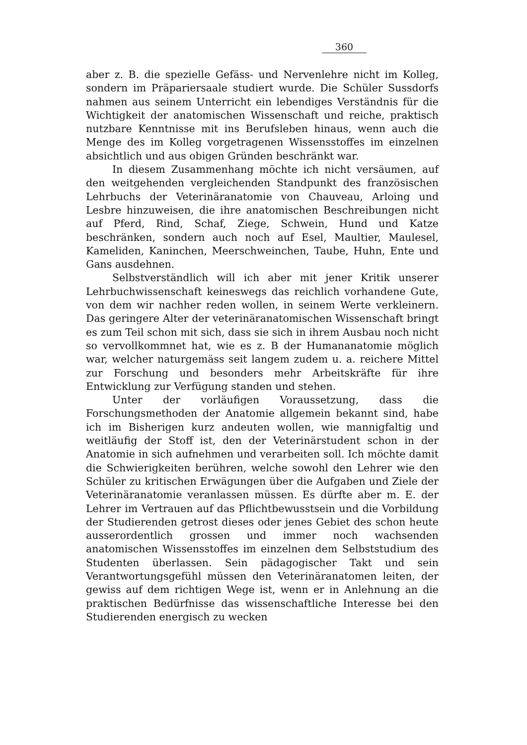360
aber z. B. die spezielle Gefäss- und Nervenlehre nicht im Kolleg, sondern im Präpariersaale studiert wurde. Die Schüler Sussdorfs nahmen aus seinem Unterricht ein lebendiges Verständnis für die Wichtigkeit der anatomischen Wissenschaft und reiche, praktisch nutzbare Kenntnisse mit ins Berufsleben hinaus, wenn auch die Menge des im Kolleg vorgetragenen Wissensstoffes im einzelnen absichtlich und aus obigen Gründen beschränkt war.
In diesem Zusammenhang möchte ich nicht versäumen, auf den weitgehenden vergleichenden Standpunkt des französischen Lehrbuchs der Veterinäranatomie von Chauveau, Arloing und Lesbre hinzuweisen, die ihre anatomischen Beschreibungen nicht auf Pferd, Rind, Schaf, Ziege, Schwein, Hund und Katze beschränken, sondern auch noch auf Esel, Maultier, Maulesel, Kameliden, Kaninchen, Meerschweinchen, Taube, Huhn, Ente und Gans ausdehnen.
Selbstverständlich will ich aber mit jener Kritik unserer Lehrbuchwissenschaft keineswegs das reichlich vorhandene Gute, von dem wir nachher reden wollen, in seinem Werte verkleinern. Das geringere Alter der veterinäranatomischen Wissenschaft bringt es zum Teil schon mit sich, dass sie sich in ihrem Ausbau noch nicht so vervollkommnet hat, wie es z. B der Humananatomie möglich war, welcher naturgemäss seit langem zudem u. a. reichere Mittel zur Forschung und besonders mehr Arbeitskräfte für ihre Entwicklung zur Verfügung standen und stehen.
Unter der vorläufigen Voraussetzung, dass die Forschungsmethoden der Anatomie allgemein bekannt sind, habe ich im Bisherigen kurz andeuten wollen, wie mannigfaltig und weitläufig der Stoff ist, den der Veterinärstudent schon in der Anatomie in sich aufnehmen und verarbeiten soll. Ich möchte damit die Schwierigkeiten berühren, welche sowohl den Lehrer wie den Schüler zu kritischen Erwägungen über die Aufgaben und Ziele der Veterinäranatomie veranlassen müssen. Es dürfte aber m. E. der Lehrer im Vertrauen auf das Pflichtbewusstsein und die Vorbildung der Studierenden getrost dieses oder jenes Gebiet des schon heute ausserordentlich grossen und immer noch wachsenden anatomischen Wissensstoffes im einzelnen dem Selbststudium des Studenten überlassen. Sein pädagogischer Takt und sein Verantwortungsgefühl müssen den Veterinäranatomen leiten, der gewiss auf dem richtigen Wege ist, wenn er in Anlehnung an die praktischen Bedürfnisse das wissenschaftliche Interesse bei den Studierenden energisch zu wecken